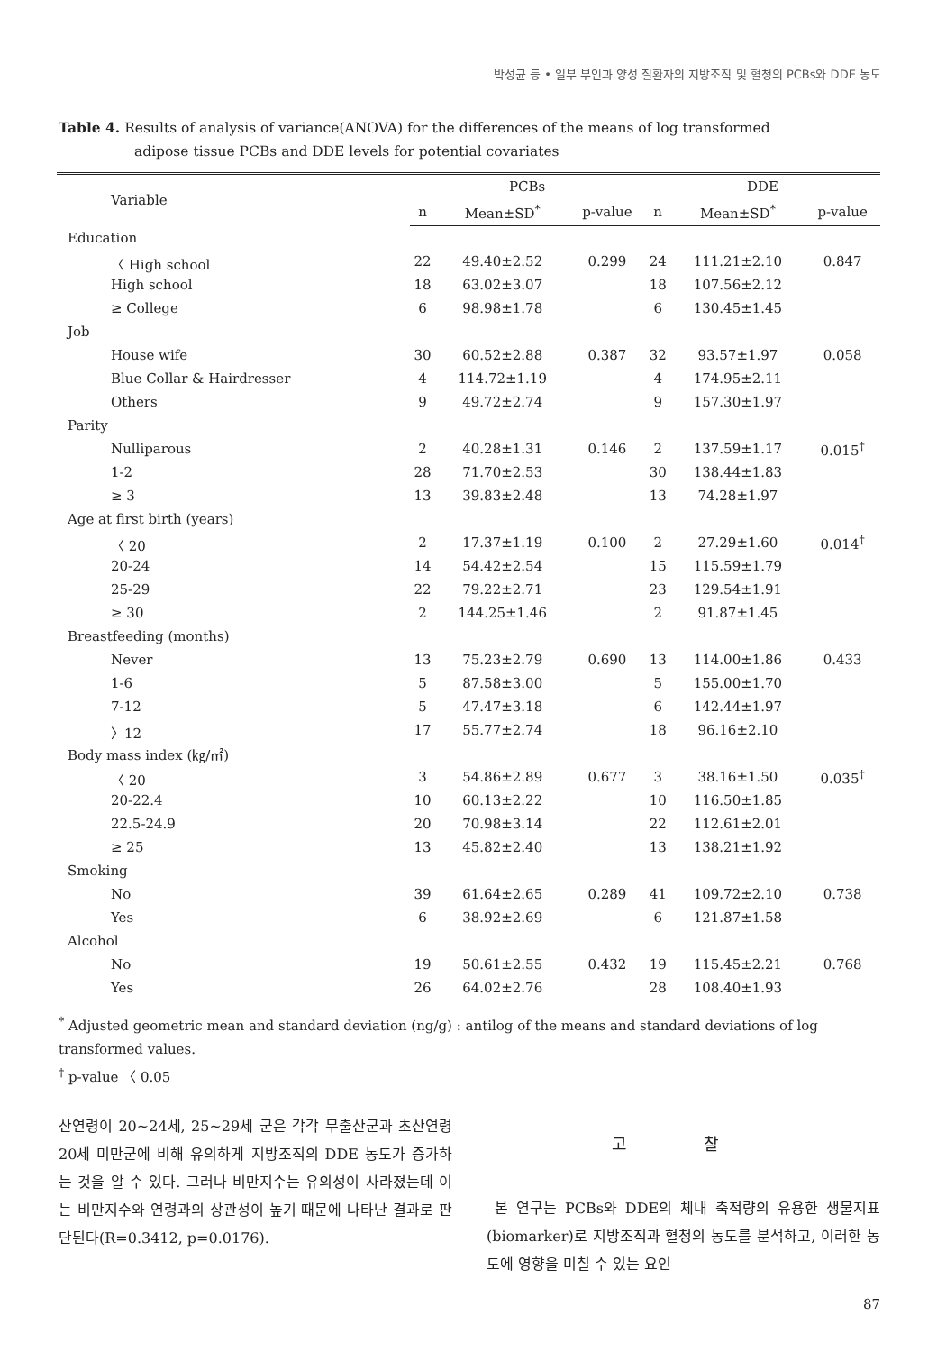박성균 등 • 일부 부인과 양성 질환자의 지방조직 및 혈청의 PCBs와 DDE 농도
Table 4. Results of analysis of variance(ANOVA) for the differences of the means of log transformed
adipose tissue PCBs and DDE levels for potential covariates
| Variable | PCBs | | | DDE | | |
| --- | --- | --- | --- | --- | --- | --- |
| | n | Mean±SD<sup>*</sup> | p-value | n | Mean±SD<sup>*</sup> | p-value |
| Education | | | | | | |
| 〈 High school | 22 | 49.40±2.52 | 0.299 | 24 | 111.21±2.10 | 0.847 |
| High school | 18 | 63.02±3.07 | | 18 | 107.56±2.12 | |
| ≥ College | 6 | 98.98±1.78 | | 6 | 130.45±1.45 | |
| Job | | | | | | |
| House wife | 30 | 60.52±2.88 | 0.387 | 32 | 93.57±1.97 | 0.058 |
| Blue Collar & Hairdresser | 4 | 114.72±1.19 | | 4 | 174.95±2.11 | |
| Others | 9 | 49.72±2.74 | | 9 | 157.30±1.97 | |
| Parity | | | | | | |
| Nulliparous | 2 | 40.28±1.31 | 0.146 | 2 | 137.59±1.17 | 0.015<sup>†</sup> |
| 1-2 | 28 | 71.70±2.53 | | 30 | 138.44±1.83 | |
| ≥ 3 | 13 | 39.83±2.48 | | 13 | 74.28±1.97 | |
| Age at first birth (years) | | | | | | |
| 〈 20 | 2 | 17.37±1.19 | 0.100 | 2 | 27.29±1.60 | 0.014<sup>†</sup> |
| 20-24 | 14 | 54.42±2.54 | | 15 | 115.59±1.79 | |
| 25-29 | 22 | 79.22±2.71 | | 23 | 129.54±1.91 | |
| ≥ 30 | 2 | 144.25±1.46 | | 2 | 91.87±1.45 | |
| Breastfeeding (months) | | | | | | |
| Never | 13 | 75.23±2.79 | 0.690 | 13 | 114.00±1.86 | 0.433 |
| 1-6 | 5 | 87.58±3.00 | | 5 | 155.00±1.70 | |
| 7-12 | 5 | 47.47±3.18 | | 6 | 142.44±1.97 | |
| 〉12 | 17 | 55.77±2.74 | | 18 | 96.16±2.10 | |
| Body mass index (㎏/㎡) | | | | | | |
| 〈 20 | 3 | 54.86±2.89 | 0.677 | 3 | 38.16±1.50 | 0.035<sup>†</sup> |
| 20-22.4 | 10 | 60.13±2.22 | | 10 | 116.50±1.85 | |
| 22.5-24.9 | 20 | 70.98±3.14 | | 22 | 112.61±2.01 | |
| ≥ 25 | 13 | 45.82±2.40 | | 13 | 138.21±1.92 | |
| Smoking | | | | | | |
| No | 39 | 61.64±2.65 | 0.289 | 41 | 109.72±2.10 | 0.738 |
| Yes | 6 | 38.92±2.69 | | 6 | 121.87±1.58 | |
| Alcohol | | | | | | |
| No | 19 | 50.61±2.55 | 0.432 | 19 | 115.45±2.21 | 0.768 |
| Yes | 26 | 64.02±2.76 | | 28 | 108.40±1.93 | |
<sup>*</sup> Adjusted geometric mean and standard deviation (ng/g) : antilog of the means and standard deviations of log transformed values.
<sup>†</sup> p-value 〈 0.05
산연령이 20~24세, 25~29세 군은 각각 무출산군과 초산연령 20세 미만군에 비해 유의하게 지방조직의 DDE 농도가 증가하는 것을 알 수 있다. 그러나 비만지수는 유의성이 사라졌는데 이는 비만지수와 연령과의 상관성이 높기 때문에 나타난 결과로 판단된다(R=0.3412, p=0.0176).
고 찰
본 연구는 PCBs와 DDE의 체내 축적량의 유용한 생물지표(biomarker)로 지방조직과 혈청의 농도를 분석하고, 이러한 농도에 영향을 미칠 수 있는 요인
87